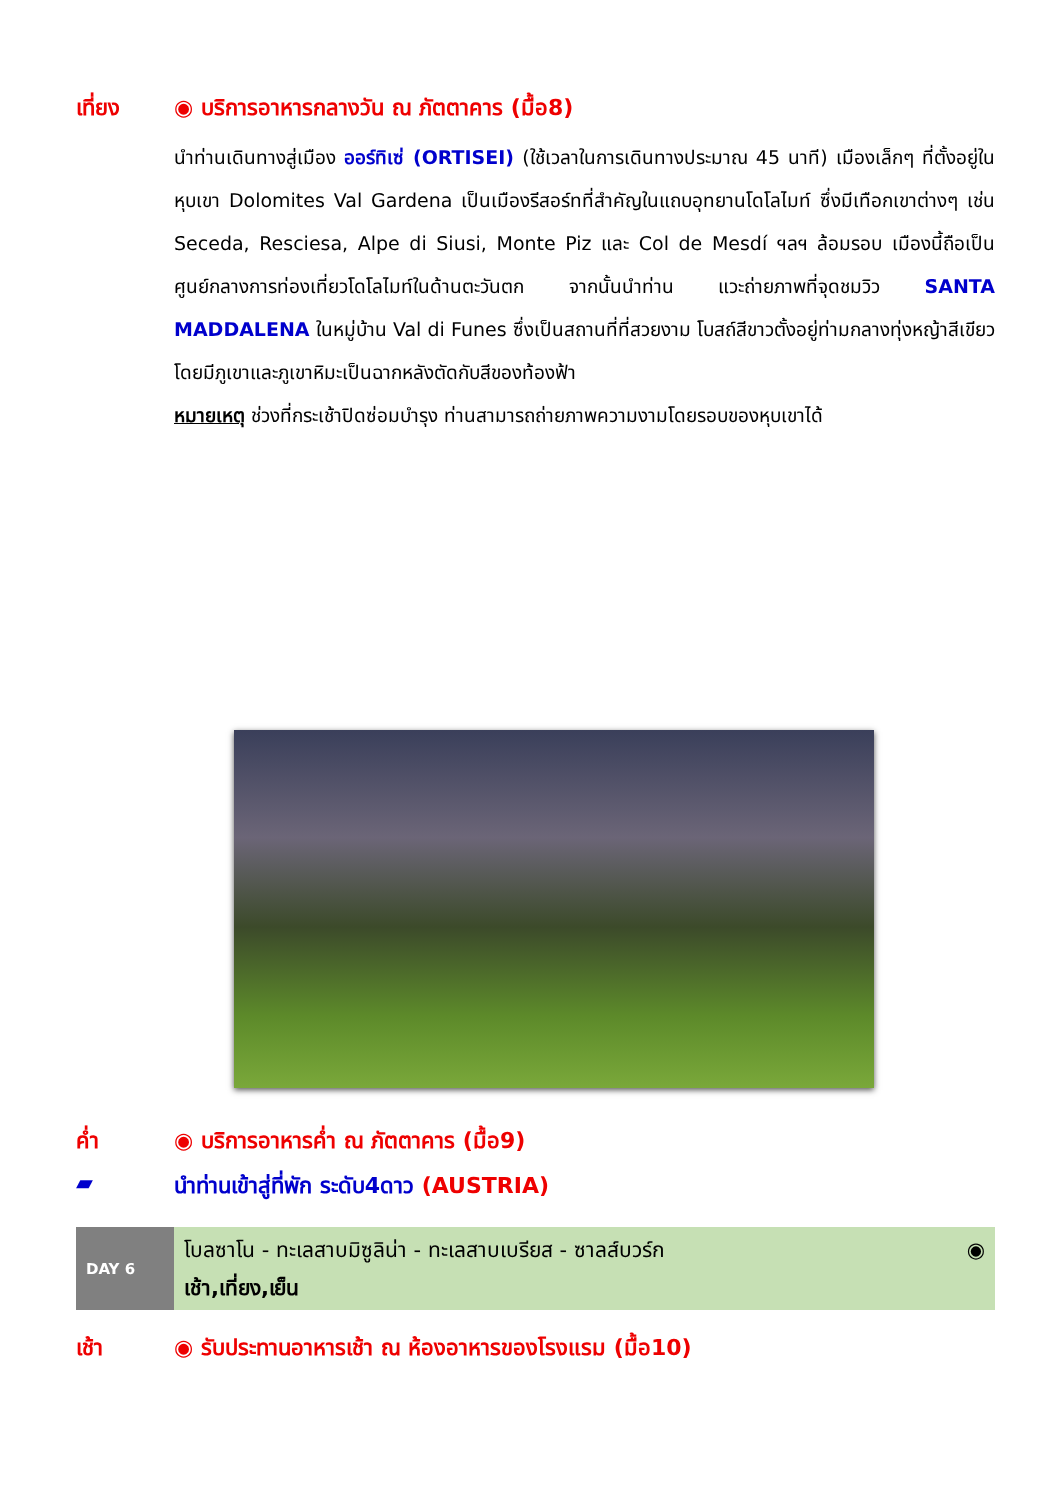เที่ยง ◉ บริการอาหารกลางวัน ณ ภัตตาคาร (มื้อ8)
นำท่านเดินทางสู่เมือง ออร์ทิเซ่ (ORTISEI) (ใช้เวลาในการเดินทางประมาณ 45 นาที) เมืองเล็กๆ ที่ตั้งอยู่ในหุบเขา Dolomites Val Gardena เป็นเมืองรีสอร์ทที่สำคัญในแถบอุทยานโดโลไมท์ ซึ่งมีเทือกเขาต่างๆ เช่น Seceda, Resciesa, Alpe di Siusi, Monte Piz และ Col de Mesdí ฯลฯ ล้อมรอบ เมืองนี้ถือเป็นศูนย์กลางการท่องเที่ยวโดโลไมท์ในด้านตะวันตก จากนั้นนำท่าน แวะถ่ายภาพที่จุดชมวิว SANTA MADDALENA ในหมู่บ้าน Val di Funes ซึ่งเป็นสถานที่ที่สวยงาม โบสถ์สีขาวตั้งอยู่ท่ามกลางทุ่งหญ้าสีเขียว โดยมีภูเขาและภูเขาหิมะเป็นฉากหลังตัดกับสีของท้องฟ้า
หมายเหตุ ช่วงที่กระเช้าปิดซ่อมบำรุง ท่านสามารถถ่ายภาพความงามโดยรอบของหุบเขาได้
ค่ำ ◉ บริการอาหารค่ำ ณ ภัตตาคาร (มื้อ9)
▰ นำท่านเข้าสู่ที่พัก ระดับ4ดาว (AUSTRIA)
DAY 6
โบลซาโน - ทะเลสาบมิซูลิน่า - ทะเลสาบเบรียส - ซาลส์บวร์ก ◉
เช้า,เที่ยง,เย็น
เช้า ◉ รับประทานอาหารเช้า ณ ห้องอาหารของโรงแรม (มื้อ10)